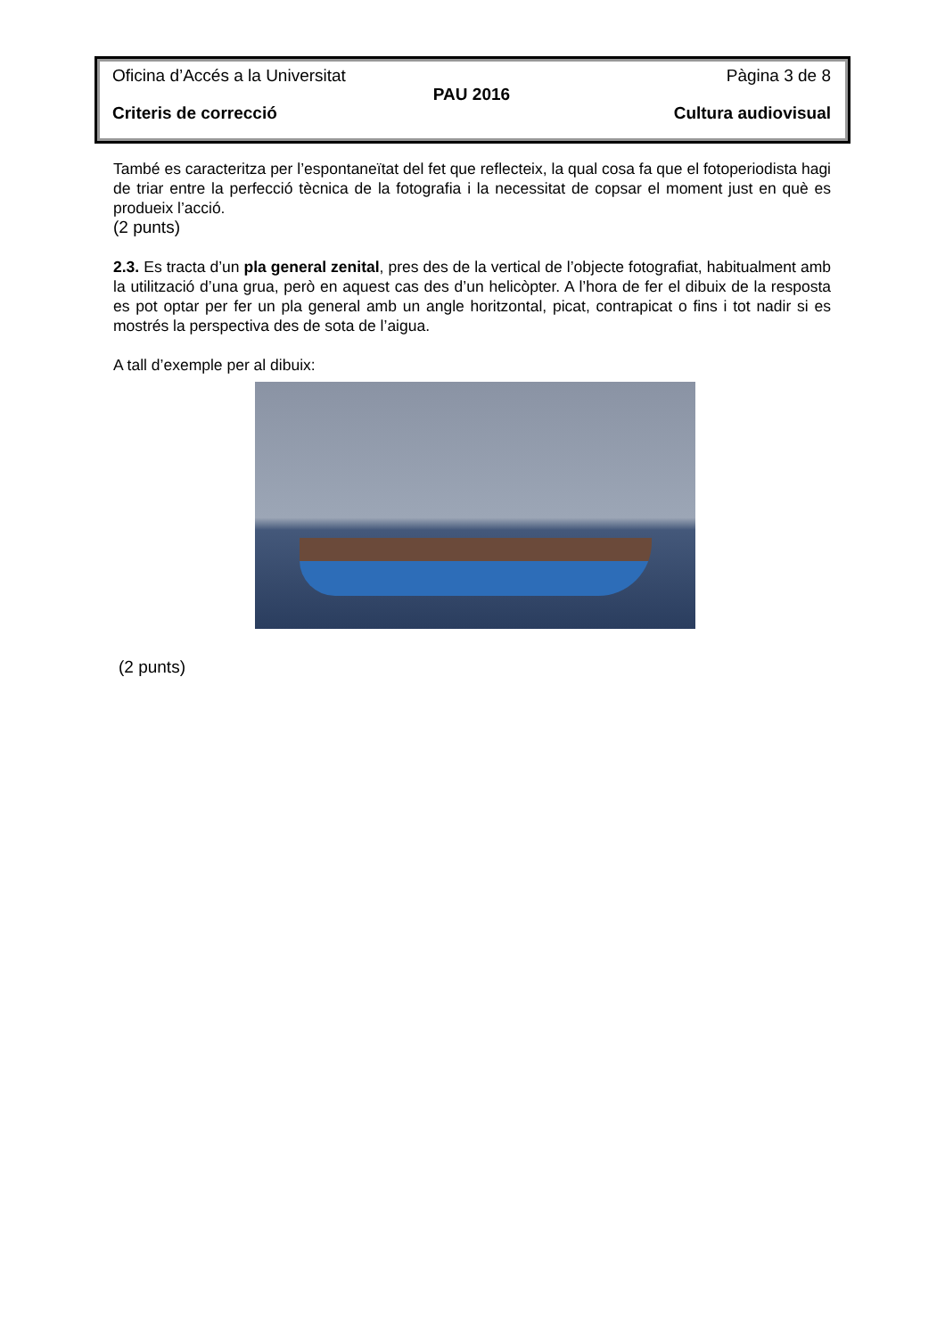Oficina d’Accés a la Universitat Pàgina 3 de 8
PAU 2016
Criteris de correcció Cultura audiovisual
També es caracteritza per l’espontaneïtat del fet que reflecteix, la qual cosa fa que el fotoperiodista hagi de triar entre la perfecció tècnica de la fotografia i la necessitat de copsar el moment just en què es produeix l’acció.
(2 punts)
2.3. Es tracta d’un pla general zenital, pres des de la vertical de l’objecte fotografiat, habitualment amb la utilització d’una grua, però en aquest cas des d’un helicòpter. A l’hora de fer el dibuix de la resposta es pot optar per fer un pla general amb un angle horitzontal, picat, contrapicat o fins i tot nadir si es mostrés la perspectiva des de sota de l’aigua.
A tall d’exemple per al dibuix:
(2 punts)